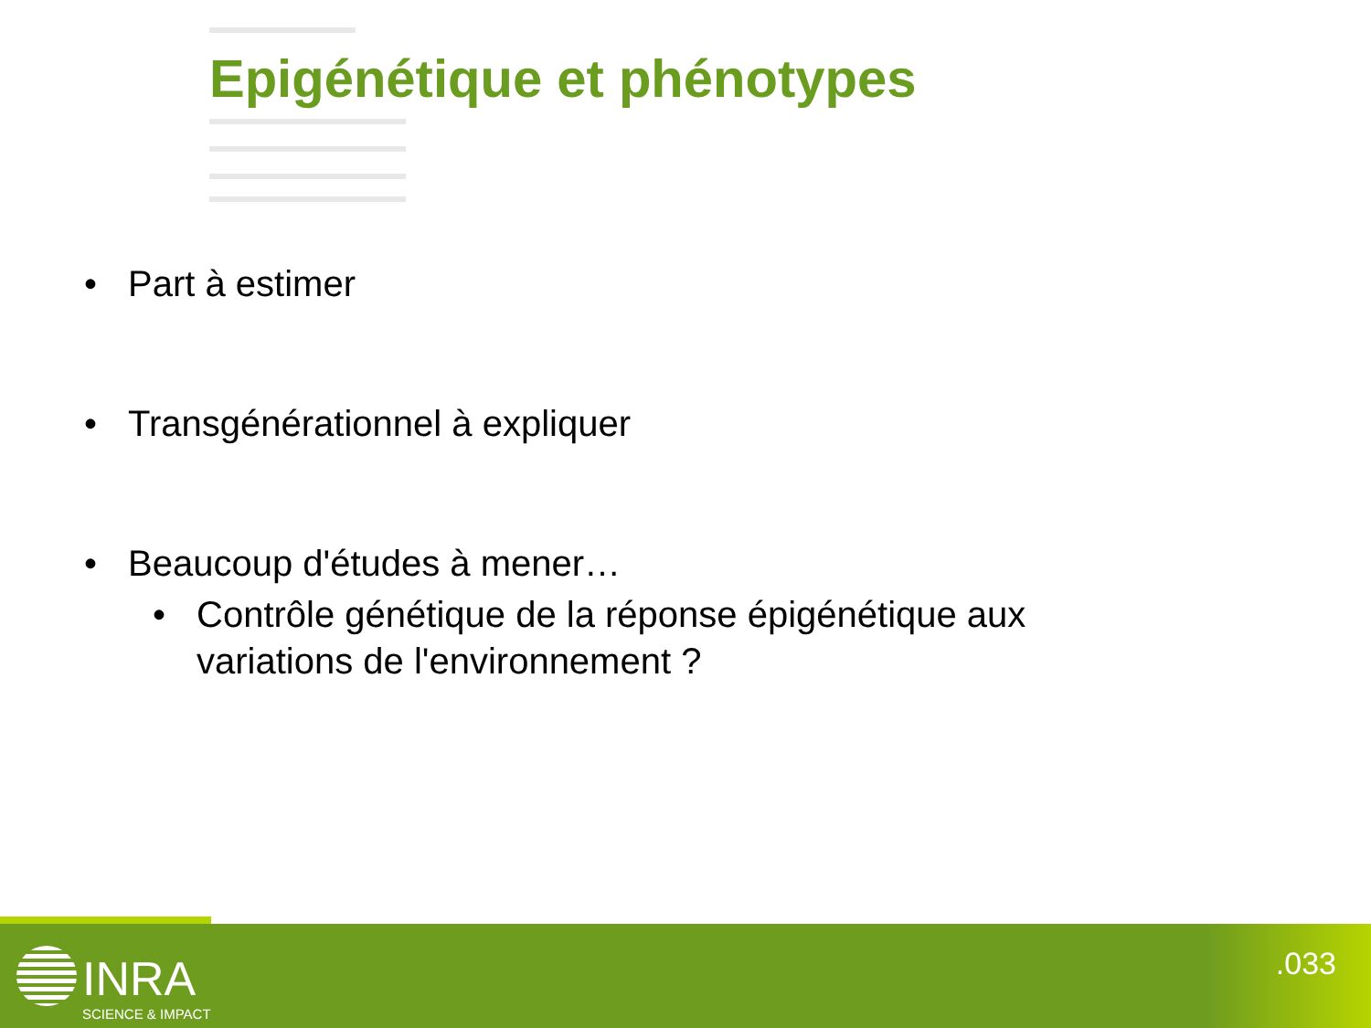Epigénétique et phénotypes
• Part à estimer
• Transgénérationnel à expliquer
• Beaucoup d'études à mener…
• Contrôle génétique de la réponse épigénétique aux
variations de l'environnement ?
INRA
SCIENCE & IMPACT
.033